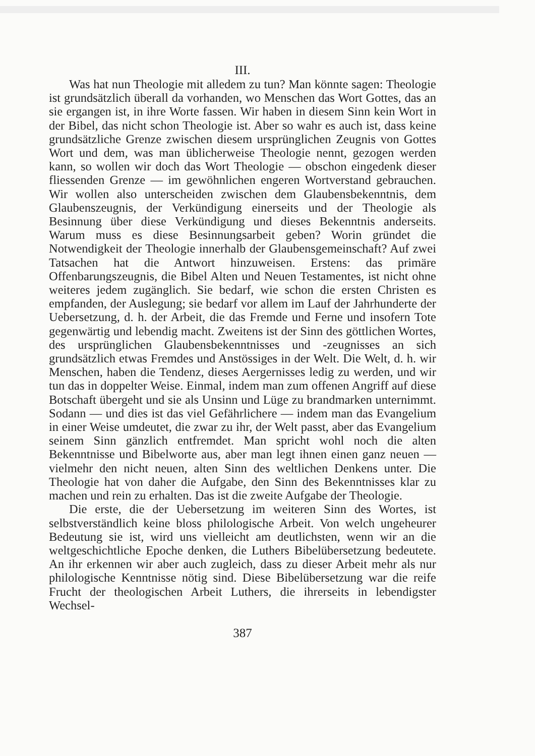III.
Was hat nun Theologie mit alledem zu tun? Man könnte sagen: Theologie ist grundsätzlich überall da vorhanden, wo Menschen das Wort Gottes, das an sie ergangen ist, in ihre Worte fassen. Wir haben in diesem Sinn kein Wort in der Bibel, das nicht schon Theologie ist. Aber so wahr es auch ist, dass keine grundsätzliche Grenze zwischen diesem ursprünglichen Zeugnis von Gottes Wort und dem, was man üblicherweise Theologie nennt, gezogen werden kann, so wollen wir doch das Wort Theologie — obschon eingedenk dieser fliessenden Grenze — im gewöhnlichen engeren Wortverstand gebrauchen. Wir wollen also unterscheiden zwischen dem Glaubensbekenntnis, dem Glaubenszeugnis, der Verkündigung einerseits und der Theologie als Besinnung über diese Verkündigung und dieses Bekenntnis anderseits. Warum muss es diese Besinnungsarbeit geben? Worin gründet die Notwendigkeit der Theologie innerhalb der Glaubensgemeinschaft? Auf zwei Tatsachen hat die Antwort hinzuweisen. Erstens: das primäre Offenbarungszeugnis, die Bibel Alten und Neuen Testamentes, ist nicht ohne weiteres jedem zugänglich. Sie bedarf, wie schon die ersten Christen es empfanden, der Auslegung; sie bedarf vor allem im Lauf der Jahrhunderte der Uebersetzung, d. h. der Arbeit, die das Fremde und Ferne und insofern Tote gegenwärtig und lebendig macht. Zweitens ist der Sinn des göttlichen Wortes, des ursprünglichen Glaubensbekenntnisses und -zeugnisses an sich grundsätzlich etwas Fremdes und Anstössiges in der Welt. Die Welt, d. h. wir Menschen, haben die Tendenz, dieses Aergernisses ledig zu werden, und wir tun das in doppelter Weise. Einmal, indem man zum offenen Angriff auf diese Botschaft übergeht und sie als Unsinn und Lüge zu brandmarken unternimmt. Sodann — und dies ist das viel Gefährlichere — indem man das Evangelium in einer Weise umdeutet, die zwar zu ihr, der Welt passt, aber das Evangelium seinem Sinn gänzlich entfremdet. Man spricht wohl noch die alten Bekenntnisse und Bibelworte aus, aber man legt ihnen einen ganz neuen — vielmehr den nicht neuen, alten Sinn des weltlichen Denkens unter. Die Theologie hat von daher die Aufgabe, den Sinn des Bekenntnisses klar zu machen und rein zu erhalten. Das ist die zweite Aufgabe der Theologie.
Die erste, die der Uebersetzung im weiteren Sinn des Wortes, ist selbstverständlich keine bloss philologische Arbeit. Von welch ungeheurer Bedeutung sie ist, wird uns vielleicht am deutlichsten, wenn wir an die weltgeschichtliche Epoche denken, die Luthers Bibelübersetzung bedeutete. An ihr erkennen wir aber auch zugleich, dass zu dieser Arbeit mehr als nur philologische Kenntnisse nötig sind. Diese Bibelübersetzung war die reife Frucht der theologischen Arbeit Luthers, die ihrerseits in lebendigster Wechsel-
387